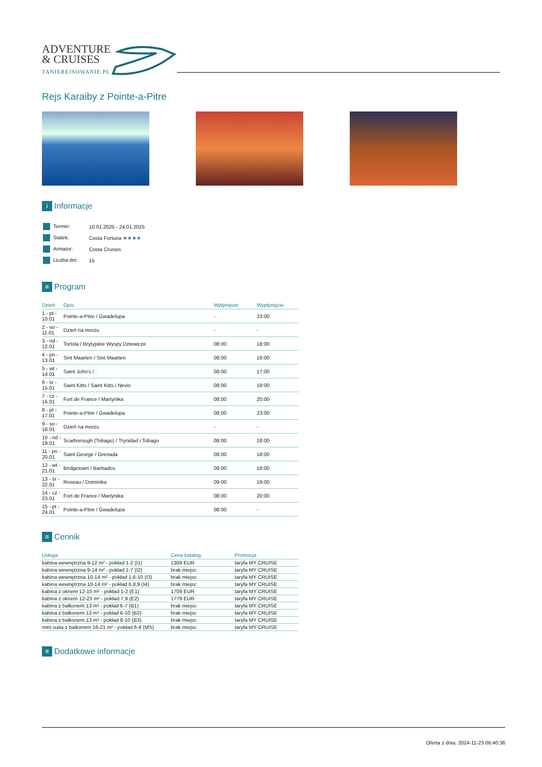ADVENTURE
& CRUISES
TANIEREJSOWANIE.PL
Rejs Karaiby z Pointe-a-Pitre
i Informacje
| Termin: | 10.01.2025 - 24.01.2025 |
| Statek: | Costa Fortuna ★★★★ |
| Armator: | Costa Cruises |
| Liczba dni: | 15 |
≡ Program
| Dzień | Opis | Wpłynięcie | Wypłynięcie |
| --- | --- | --- | --- |
| 1 - pt - 10.01 | Pointe-a-Pitre / Gwadelupa | - | 23:00 |
| 2 - so - 11.01 | Dzień na morzu | - | - |
| 3 - nd - 12.01 | Tortola / Brytyjskie Wyspy Dziewicze | 08:00 | 18:00 |
| 4 - pn - 13.01 | Sint Maarten / Sint Maarten | 08:00 | 18:00 |
| 5 - wt - 14.01 | Saint John's / . | 08:00 | 17:00 |
| 6 - śr - 15.01 | Saint Kitts / Saint Kitts i Nevis | 08:00 | 18:00 |
| 7 - cz - 16.01 | Fort de France / Martynika | 08:00 | 20:00 |
| 8 - pt - 17.01 | Pointe-a-Pitre / Gwadelupa | 08:00 | 23:00 |
| 9 - so - 18.01 | Dzień na morzu | - | - |
| 10 - nd - 19.01 | Scarborough (Tobago) / Trynidad i Tobago | 08:00 | 18:00 |
| 11 - pn - 20.01 | Saint George / Grenada | 08:00 | 18:00 |
| 12 - wt - 21.01 | Bridgetown / Barbados | 08:00 | 18:00 |
| 13 - śr - 22.01 | Roseau / Dominika | 09:00 | 19:00 |
| 14 - cz - 23.01 | Fort de France / Martynika | 08:00 | 20:00 |
| 15 - pt - 24.01 | Pointe-a-Pitre / Gwadelupa | 08:00 | - |
≡ Cennik
| Usługa | Cena katalog. | Promocja |
| --- | --- | --- |
| kabina wewnętrzna 9-12 m² - pokład 1-2 (I1) | 1309 EUR | taryfa MY CRUISE |
| kabina wewnętrzna 9-14 m² - pokład 1-7 (I2) | brak miejsc | taryfa MY CRUISE |
| kabina wewnętrzna 10-14 m² - pokład 1,6-10 (I3) | brak miejsc | taryfa MY CRUISE |
| kabina wewnętrzna 10-14 m² - pokład 6,8,9 (I4) | brak miejsc | taryfa MY CRUISE |
| kabina z oknem 12-15 m² - pokład 1-2 (E1) | 1709 EUR | taryfa MY CRUISE |
| kabina z oknem 12-23 m² - pokład 7,9 (E2) | 1779 EUR | taryfa MY CRUISE |
| kabina z balkonem 13 m² - pokład 6-7 (B1) | brak miejsc | taryfa MY CRUISE |
| kabina z balkonem 13 m² - pokład 6-10 (B2) | brak miejsc | taryfa MY CRUISE |
| kabina z balkonem 13 m² - pokład 8-10 (B3) | brak miejsc | taryfa MY CRUISE |
| mini suita z balkonem 16-21 m² - pokład 6-8 (MS) | brak miejsc | taryfa MY CRUISE |
≡ Dodatkowe informacje
Oferta z dnia: 2024-11-23 06:40:36